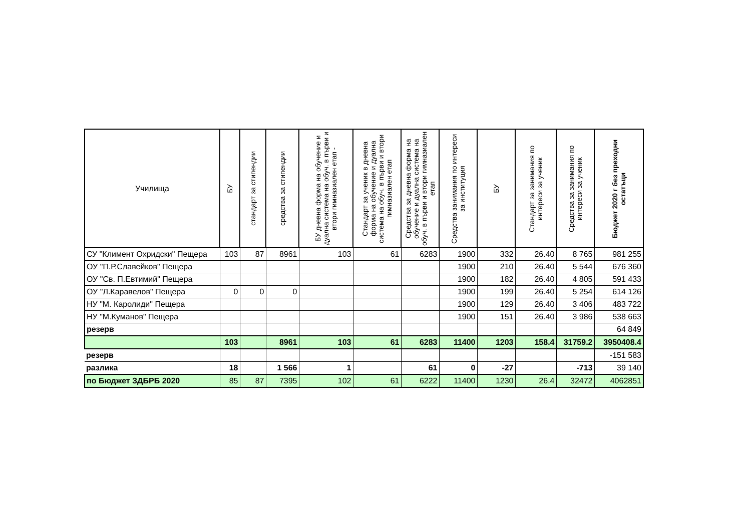| Училища | БУ | стандарт за стипендии | средства за стипендии | БУ дневна форма на обучение и дуална система на обуч. в първи и втори гимназиален етап - | Стандарт за ученик в дневна форма на обучение и дуална система на обуч. в първи и втори гимназиален етап | Средства за дневна форма на обучение и дуална система на обуч. в първи и втори гимназиален етап | Средства занимания по интереси за институция | БУ | Стандарт за занимания по интереси за ученик | Средства за занимания по интереси за ученик | Бюджет 2020 г без преходни остатъци |
| --- | --- | --- | --- | --- | --- | --- | --- | --- | --- | --- | --- |
| СУ "Климент Охридски" Пещера | 103 | 87 | 8961 | 103 | 61 | 6283 | 1900 | 332 | 26.40 | 8 765 | 981 255 |
| ОУ "П.Р.Славейков" Пещера | | | | | | | 1900 | 210 | 26.40 | 5 544 | 676 360 |
| ОУ "Св. П.Евтимий" Пещера | | | | | | | 1900 | 182 | 26.40 | 4 805 | 591 433 |
| ОУ "Л.Каравелов" Пещера | 0 | 0 | 0 | | | | 1900 | 199 | 26.40 | 5 254 | 614 126 |
| НУ "М. Каролиди" Пещера | | | | | | | 1900 | 129 | 26.40 | 3 406 | 483 722 |
| НУ "М.Куманов" Пещера | | | | | | | 1900 | 151 | 26.40 | 3 986 | 538 663 |
| резерв | | | | | | | | | | | 64 849 |
| | 103 | | 8961 | 103 | 61 | 6283 | 11400 | 1203 | 158.4 | 31759.2 | 3950408.4 |
| резерв | | | | | | | | | | | -151 583 |
| разлика | 18 | | 1 566 | 1 | | 61 | 0 | -27 | | -713 | 39 140 |
| по Бюджет ЗДБРБ 2020 | 85 | 87 | 7395 | 102 | 61 | 6222 | 11400 | 1230 | 26.4 | 32472 | 4062851 |